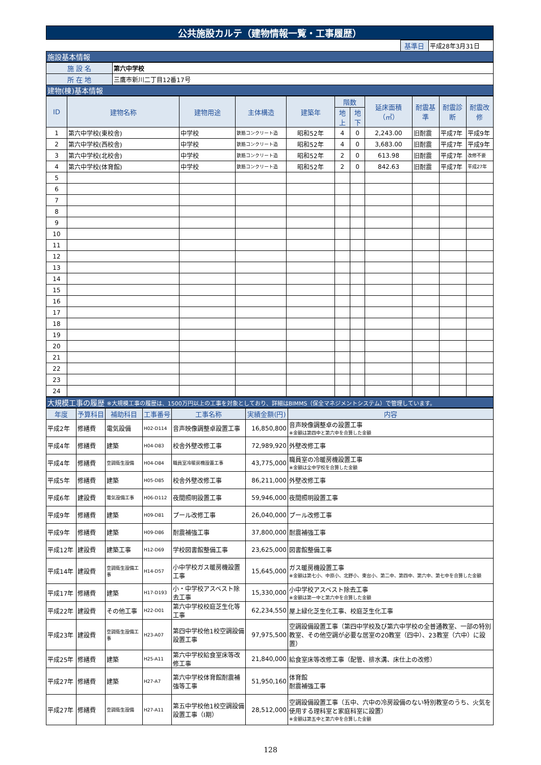| 公共施設カルテ（建物情報一覧・工事履歴） |
| | 基準日 | 平成28年3月31日 |
| 施設基本情報 | | |
| 施 設 名 | 第六中学校 |
| 所 在 地 | 三鷹市新川二丁目12番17号 |
| 建物(棟)基本情報 | |
| ID | 建物名称 | 建物用途 | 主体構造 | 建築年 | 階数 | | 延床面積（㎡） | 耐震基準 | 耐震診断 | 耐震改修 |
| --- | --- | --- | --- | --- | --- | --- | --- | --- | --- | --- |
| | | | | | 地上 | 地下 | | | | |
| 1 | 第六中学校(東校舎) | 中学校 | 鉄筋コンクリート造 | 昭和52年 | 4 | 0 | 2,243.00 | 旧耐震 | 平成7年 | 平成9年 |
| 2 | 第六中学校(西校舎) | 中学校 | 鉄筋コンクリート造 | 昭和52年 | 4 | 0 | 3,683.00 | 旧耐震 | 平成7年 | 平成9年 |
| 3 | 第六中学校(北校舎) | 中学校 | 鉄筋コンクリート造 | 昭和52年 | 2 | 0 | 613.98 | 旧耐震 | 平成7年 | 改修不要 |
| 4 | 第六中学校(体育館) | 中学校 | 鉄筋コンクリート造 | 昭和52年 | 2 | 0 | 842.63 | 旧耐震 | 平成7年 | 平成27年 |
| 5 | | | | | | | | | | |
| 6 | | | | | | | | | | |
| 7 | | | | | | | | | | |
| 8 | | | | | | | | | | |
| 9 | | | | | | | | | | |
| 10 | | | | | | | | | | |
| 11 | | | | | | | | | | |
| 12 | | | | | | | | | | |
| 13 | | | | | | | | | | |
| 14 | | | | | | | | | | |
| 15 | | | | | | | | | | |
| 16 | | | | | | | | | | |
| 17 | | | | | | | | | | |
| 18 | | | | | | | | | | |
| 19 | | | | | | | | | | |
| 20 | | | | | | | | | | |
| 21 | | | | | | | | | | |
| 22 | | | | | | | | | | |
| 23 | | | | | | | | | | |
| 24 | | | | | | | | | | |
| 大規模工事の履歴 ※大規模工事の履歴は、1500万円以上の工事を対象としており、詳細はBIMMS（保全マネジメントシステム）で管理しています。 |
| 年度 | 予算科目 | 補助科目 | 工事番号 | 工事名称 | 実績金額(円) | 内容 |
| --- | --- | --- | --- | --- | --- | --- |
| 平成2年 | 修繕費 | 電気設備 | H02-D114 | 音声映像調整卓設置工事 | 16,850,800 | 音声映像調整卓の設置工事 ※金額は第四中と第六中を合算した金額 |
| 平成4年 | 修繕費 | 建築 | H04-D83 | 校舎外壁改修工事 | 72,989,920 | 外壁改修工事 |
| 平成4年 | 修繕費 | 空調衛生設備 | H04-D84 | 職員室冷暖房機設置工事 | 43,775,000 | 職員室の冷暖房機設置工事 ※金額は全中学校を合算した金額 |
| 平成5年 | 修繕費 | 建築 | H05-D85 | 校舎外壁改修工事 | 86,211,000 | 外壁改修工事 |
| 平成6年 | 建設費 | 電気設備工事 | H06-D112 | 夜間照明設置工事 | 59,946,000 | 夜間照明設置工事 |
| 平成9年 | 修繕費 | 建築 | H09-D81 | プール改修工事 | 26,040,000 | プール改修工事 |
| 平成9年 | 修繕費 | 建築 | H09-D86 | 耐震補強工事 | 37,800,000 | 耐震補強工事 |
| 平成12年 | 建設費 | 建築工事 | H12-D69 | 学校図書館整備工事 | 23,625,000 | 図書館整備工事 |
| 平成14年 | 建設費 | 空調衛生設備工事 | H14-D57 | 小中学校ガス暖房機設置工事 | 15,645,000 | ガス暖房機設置工事 ※金額は第七小、中原小、北野小、東台小、第二中、第四中、第六中、第七中を合算した金額 |
| 平成17年 | 修繕費 | 建築 | H17-D193 | 小・中学校アスベスト除去工事 | 15,330,000 | 小中学校アスベスト除去工事 ※金額は第一中と第六中を合算した金額 |
| 平成22年 | 建設費 | その他工事 | H22-D01 | 第六中学校校庭芝生化等工事 | 62,234,550 | 屋上緑化芝生化工事、校庭芝生化工事 |
| 平成23年 | 建設費 | 空調衛生設備工事 | H23-A07 | 第四中学校他1校空調設備設置工事 | 97,975,500 | 空調設備設置工事（第四中学校及び第六中学校の全普通教室、一部の特別教室、その他空調が必要な居室の20教室（四中）、23教室（六中）に設置） |
| 平成25年 | 修繕費 | 建築 | H25-A11 | 第六中学校給食室床等改修工事 | 21,840,000 | 給食室床等改修工事（配管、排水溝、床仕上の改修） |
| 平成27年 | 修繕費 | 建築 | H27-A7 | 第六中学校体育館耐震補強等工事 | 51,950,160 | 体育館 耐震補強工事 |
| 平成27年 | 修繕費 | 空調衛生設備 | H27-A11 | 第五中学校他1校空調設備設置工事（Ⅰ期） | 28,512,000 | 空調設備設置工事（五中、六中の冷房設備のない特別教室のうち、火気を使用する理科室と家庭科室に設置） ※金額は第五中と第六中を合算した金額 |
128